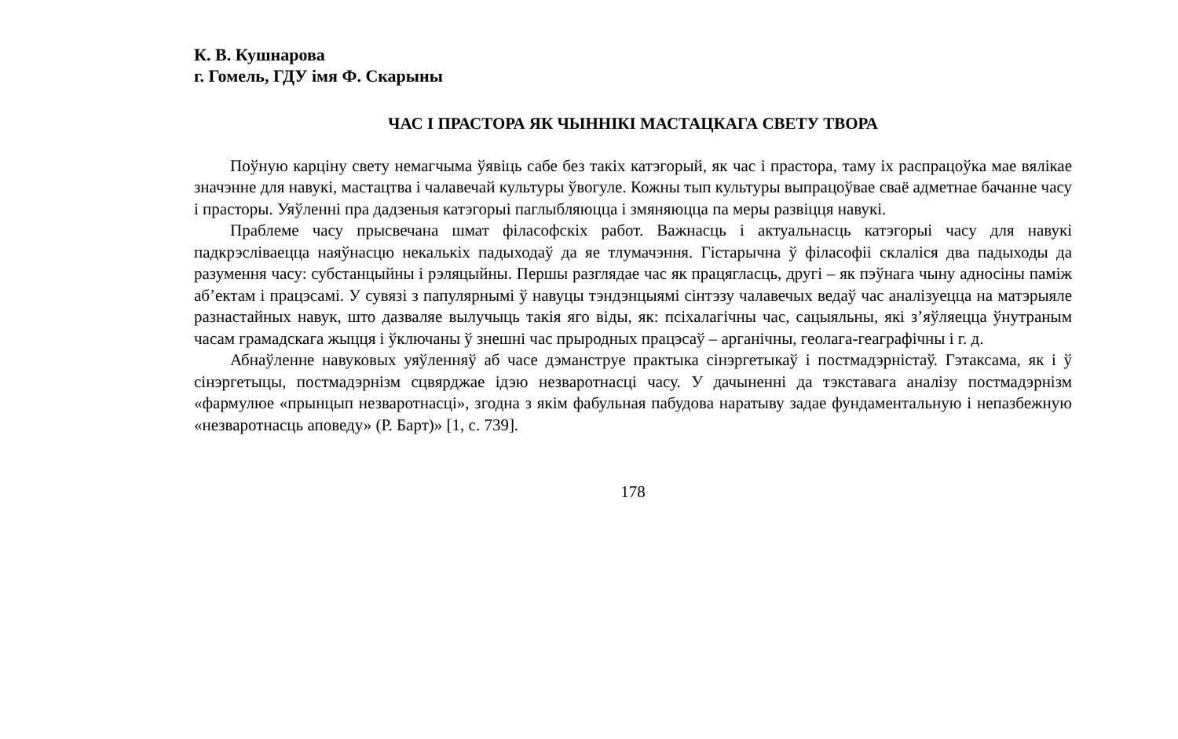К. В. Кушнарова
г. Гомель, ГДУ імя Ф. Скарыны
ЧАС І ПРАСТОРА ЯК ЧЫННІКІ МАСТАЦКАГА СВЕТУ ТВОРА
Поўную карціну свету немагчыма ўявіць сабе без такіх катэгорый, як час і прастора, таму іх распрацоўка мае вялікае значэнне для навукі, мастацтва і чалавечай культуры ўвогуле. Кожны тып культуры выпрацоўвае сваё адметнае бачанне часу і прасторы. Уяўленні пра дадзеныя катэгорыі паглыбляюцца і змяняюцца па меры развіцця навукі.
Праблеме часу прысвечана шмат філасофскіх работ. Важнасць і актуальнасць катэгорыі часу для навукі падкрэсліваецца наяўнасцю некалькіх падыходаў да яе тлумачэння. Гістарычна ў філасофіі склаліся два падыходы да разумення часу: субстанцыйны і рэляцыйны. Першы разглядае час як працягласць, другі – як пэўнага чыну адносіны паміж аб’ектам і працэсамі. У сувязі з папулярнымі ў навуцы тэндэнцыямі сінтэзу чалавечых ведаў час аналізуецца на матэрыяле разнастайных навук, што дазваляе вылучыць такія яго віды, як: псіхалагічны час, сацыяльны, які з’яўляецца ўнутраным часам грамадскага жыцця і ўключаны ў знешні час прыродных працэсаў – арганічны, геолага-геаграфічны і г. д.
Абнаўленне навуковых уяўленняў аб часе дэманструе практыка сінэргетыкаў і постмадэрністаў. Гэтаксама, як і ў сінэргетыцы, постмадэрнізм сцвярджае ідэю незваротнасці часу. У дачыненні да тэкставага аналізу постмадэрнізм «фармулюе «прынцып незваротнасці», згодна з якім фабульная пабудова наратыву задае фундаментальную і непазбежную «незваротнасць аповеду» (Р. Барт)» [1, с. 739].
178